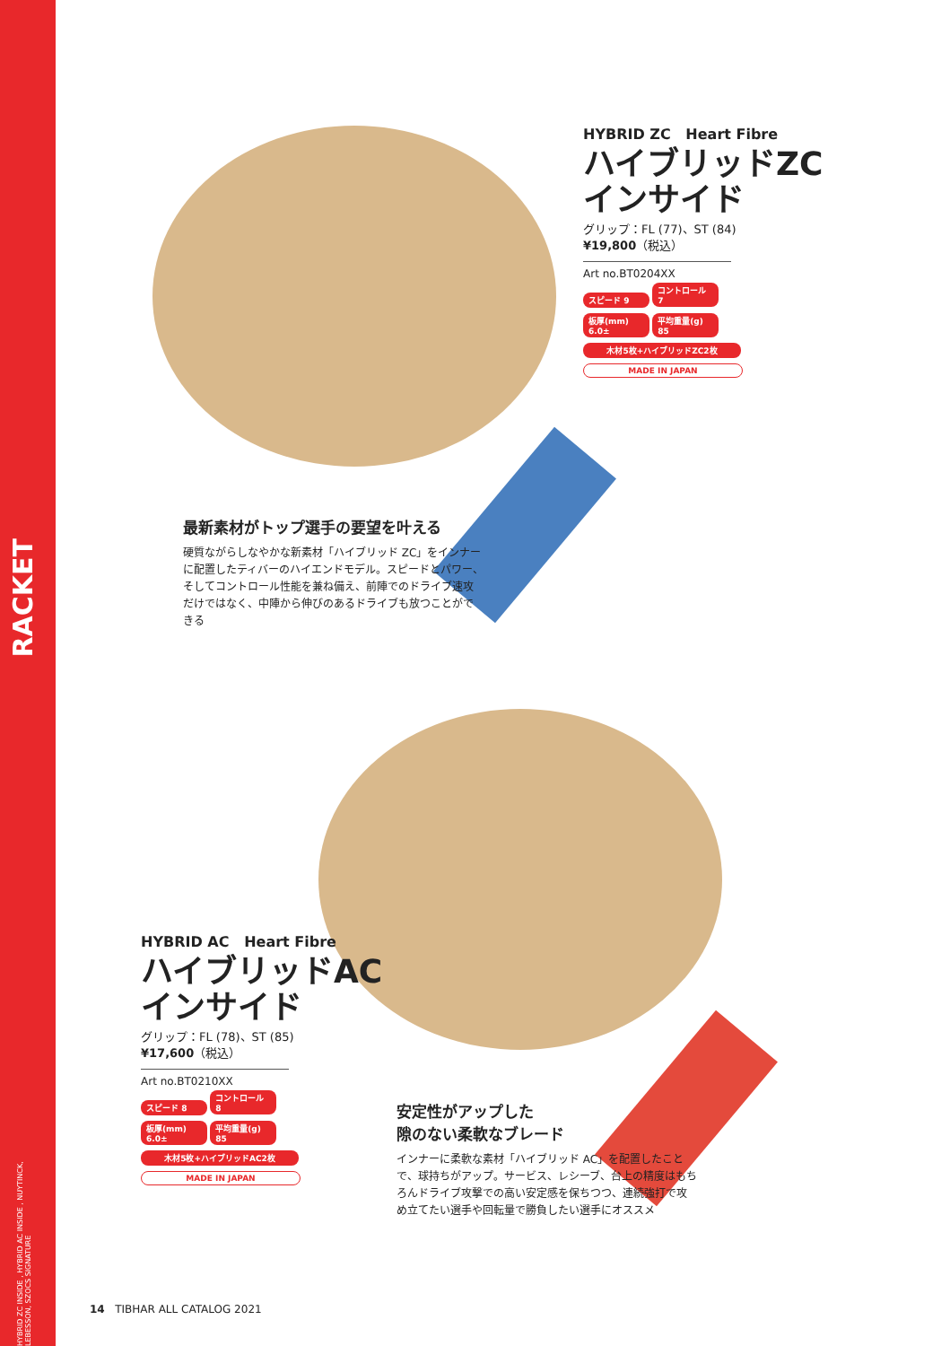RACKET
HYBRID ZC INSIDE , HYBRID AC INSIDE , NUYTINCK, LEBESSON, SZOCS SIGNATURE
HYBRID ZC Heart Fibre
ハイブリッドZC
インサイド
グリップ：FL (77)、ST (84)
¥19,800（税込）
Art no.BT0204XX
スピード 9
コントロール 7
板厚(mm) 6.0±
平均重量(g) 85
木材5枚+ハイブリッドZC2枚 MADE IN JAPAN
最新素材がトップ選手の要望を叶える
硬質ながらしなやかな新素材「ハイブリッド ZC」をインナーに配置したティバーのハイエンドモデル。スピードとパワー、そしてコントロール性能を兼ね備え、前陣でのドライブ速攻だけではなく、中陣から伸びのあるドライブも放つことができる
HYBRID AC Heart Fibre
ハイブリッドAC
インサイド
グリップ：FL (78)、ST (85)
¥17,600（税込）
Art no.BT0210XX
スピード 8
コントロール 8
板厚(mm) 6.0±
平均重量(g) 85
木材5枚+ハイブリッドAC2枚 MADE IN JAPAN
安定性がアップした
隙のない柔軟なブレード
インナーに柔軟な素材「ハイブリッド AC」を配置したことで、球持ちがアップ。サービス、レシーブ、台上の精度はもちろんドライブ攻撃での高い安定感を保ちつつ、連続強打で攻め立てたい選手や回転量で勝負したい選手にオススメ
14 TIBHAR ALL CATALOG 2021